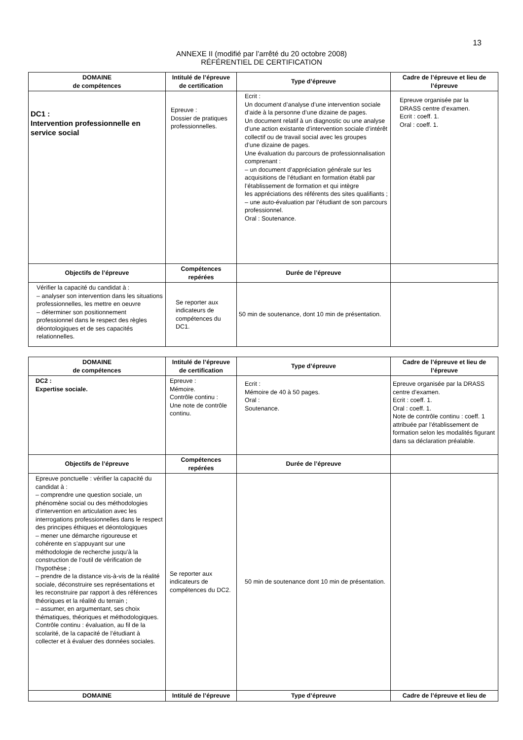13
ANNEXE II (modifié par l’arrêté du 20 octobre 2008)
RÉFÉRENTIEL DE CERTIFICATION
| DOMAINE de compétences | Intitulé de l’épreuve de certification | Type d’épreuve | Cadre de l’épreuve et lieu de l’épreuve |
| --- | --- | --- | --- |
| DC1 : Intervention professionnelle en service social | Epreuve : Dossier de pratiques professionnelles. | Ecrit : Un document d’analyse d’une intervention sociale d’aide à la personne d’une dizaine de pages. Un document relatif à un diagnostic ou une analyse d’une action existante d’intervention sociale d’intérêt collectif ou de travail social avec les groupes d’une dizaine de pages. Une évaluation du parcours de professionnalisation comprenant : – un document d’appréciation générale sur les acquisitions de l’étudiant en formation établi par l’établissement de formation et qui intègre les appréciations des référents des sites qualifiants ; – une auto-évaluation par l’étudiant de son parcours professionnel. Oral : Soutenance. | Epreuve organisée par la DRASS centre d’examen. Ecrit : coeff. 1. Oral : coeff. 1. |
| Objectifs de l’épreuve | Compétences repérées | Durée de l’épreuve | |
| Vérifier la capacité du candidat à : – analyser son intervention dans les situations professionnelles, les mettre en oeuvre – déterminer son positionnement professionnel dans le respect des règles déontologiques et de ses capacités relationnelles. | Se reporter aux indicateurs de compétences du DC1. | 50 min de soutenance, dont 10 min de présentation. | |
| DOMAINE de compétences | Intitulé de l’épreuve de certification | Type d’épreuve | Cadre de l’épreuve et lieu de l’épreuve |
| --- | --- | --- | --- |
| DC2 : Expertise sociale. | Epreuve : Mémoire. Contrôle continu : Une note de contrôle continu. | Ecrit : Mémoire de 40 à 50 pages. Oral : Soutenance. | Epreuve organisée par la DRASS centre d’examen. Ecrit : coeff. 1. Oral : coeff. 1. Note de contrôle continu : coeff. 1 attribuée par l’établissement de formation selon les modalités figurant dans sa déclaration préalable. |
| Objectifs de l’épreuve | Compétences repérées | Durée de l’épreuve | |
| Epreuve ponctuelle : vérifier la capacité du candidat à : – comprendre une question sociale, un phénomène social ou des méthodologies d’intervention en articulation avec les interrogations professionnelles dans le respect des principes éthiques et déontologiques – mener une démarche rigoureuse et cohérente en s’appuyant sur une méthodologie de recherche jusqu’à la construction de l’outil de vérification de l’hypothèse ; – prendre de la distance vis-à-vis de la réalité sociale, déconstruire ses représentations et les reconstruire par rapport à des références théoriques et la réalité du terrain ; – assumer, en argumentant, ses choix thématiques, théoriques et méthodologiques. Contrôle continu : évaluation, au fil de la scolarité, de la capacité de l’étudiant à collecter et à évaluer des données sociales. | Se reporter aux indicateurs de compétences du DC2. | 50 min de soutenance dont 10 min de présentation. | |
| DOMAINE | Intitulé de l’épreuve | Type d’épreuve | Cadre de l’épreuve et lieu de |